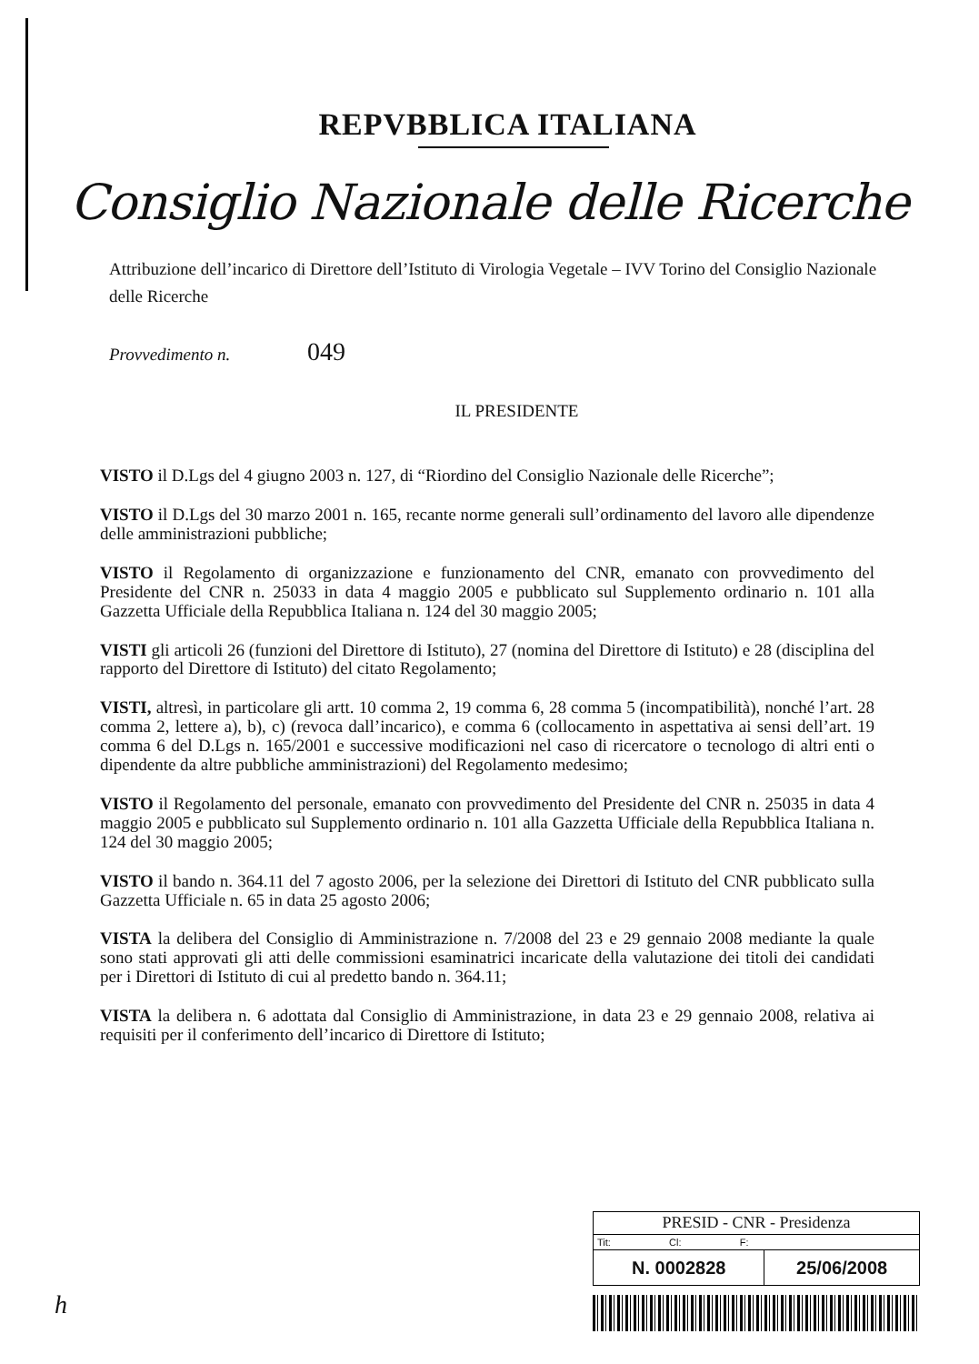REPVBBLICA ITALIANA
Consiglio Nazionale delle Ricerche
Attribuzione dell’incarico di Direttore dell’Istituto di Virologia Vegetale – IVV Torino del Consiglio Nazionale delle Ricerche
Provvedimento n. 049
IL PRESIDENTE
VISTO il D.Lgs del 4 giugno 2003 n. 127, di “Riordino del Consiglio Nazionale delle Ricerche”;
VISTO il D.Lgs del 30 marzo 2001 n. 165, recante norme generali sull’ordinamento del lavoro alle dipendenze delle amministrazioni pubbliche;
VISTO il Regolamento di organizzazione e funzionamento del CNR, emanato con provvedimento del Presidente del CNR n. 25033 in data 4 maggio 2005 e pubblicato sul Supplemento ordinario n. 101 alla Gazzetta Ufficiale della Repubblica Italiana n. 124 del 30 maggio 2005;
VISTI gli articoli 26 (funzioni del Direttore di Istituto), 27 (nomina del Direttore di Istituto) e 28 (disciplina del rapporto del Direttore di Istituto) del citato Regolamento;
VISTI, altresì, in particolare gli artt. 10 comma 2, 19 comma 6, 28 comma 5 (incompatibilità), nonché l’art. 28 comma 2, lettere a), b), c) (revoca dall’incarico), e comma 6 (collocamento in aspettativa ai sensi dell’art. 19 comma 6 del D.Lgs n. 165/2001 e successive modificazioni nel caso di ricercatore o tecnologo di altri enti o dipendente da altre pubbliche amministrazioni) del Regolamento medesimo;
VISTO il Regolamento del personale, emanato con provvedimento del Presidente del CNR n. 25035 in data 4 maggio 2005 e pubblicato sul Supplemento ordinario n. 101 alla Gazzetta Ufficiale della Repubblica Italiana n. 124 del 30 maggio 2005;
VISTO il bando n. 364.11 del 7 agosto 2006, per la selezione dei Direttori di Istituto del CNR pubblicato sulla Gazzetta Ufficiale n. 65 in data 25 agosto 2006;
VISTA la delibera del Consiglio di Amministrazione n. 7/2008 del 23 e 29 gennaio 2008 mediante la quale sono stati approvati gli atti delle commissioni esaminatrici incaricate della valutazione dei titoli dei candidati per i Direttori di Istituto di cui al predetto bando n. 364.11;
VISTA la delibera n. 6 adottata dal Consiglio di Amministrazione, in data 23 e 29 gennaio 2008, relativa ai requisiti per il conferimento dell’incarico di Direttore di Istituto;
| PRESID - CNR - Presidenza | |
| Tit: Cl: F: | |
| N. 0002828 | 25/06/2008 |
h